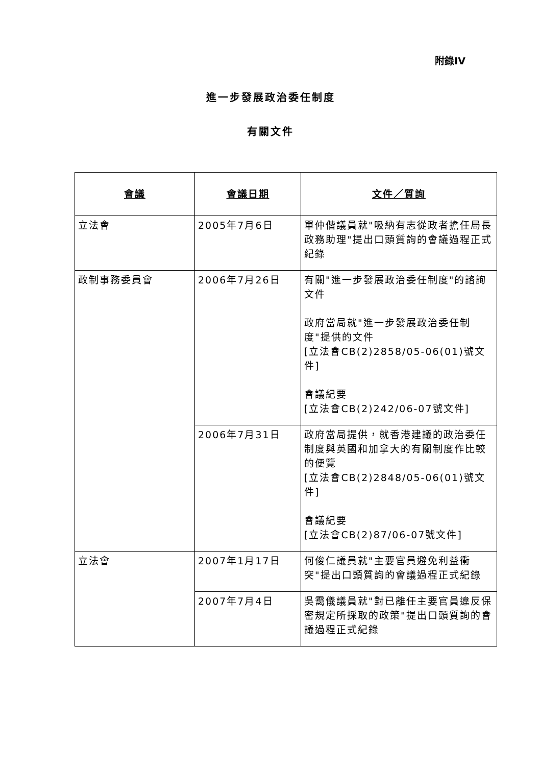附錄IV
進一步發展政治委任制度
有關文件
| 會議 | 會議日期 | 文件／質詢 |
| --- | --- | --- |
| 立法會 | 2005年7月6日 | 單仲偕議員就"吸納有志從政者擔任局長政務助理"提出口頭質詢的會議過程正式紀錄 |
| 政制事務委員會 | 2006年7月26日 | 有關"進一步發展政治委任制度"的諮詢文件 政府當局就"進一步發展政治委任制度"提供的文件 [立法會CB(2)2858/05-06(01)號文件] 會議紀要 [立法會CB(2)242/06-07號文件] |
| | 2006年7月31日 | 政府當局提供，就香港建議的政治委任制度與英國和加拿大的有關制度作比較的便覽 [立法會CB(2)2848/05-06(01)號文件] 會議紀要 [立法會CB(2)87/06-07號文件] |
| 立法會 | 2007年1月17日 | 何俊仁議員就"主要官員避免利益衝突"提出口頭質詢的會議過程正式紀錄 |
| | 2007年7月4日 | 吳靄儀議員就"對已離任主要官員違反保密規定所採取的政策"提出口頭質詢的會議過程正式紀錄 |